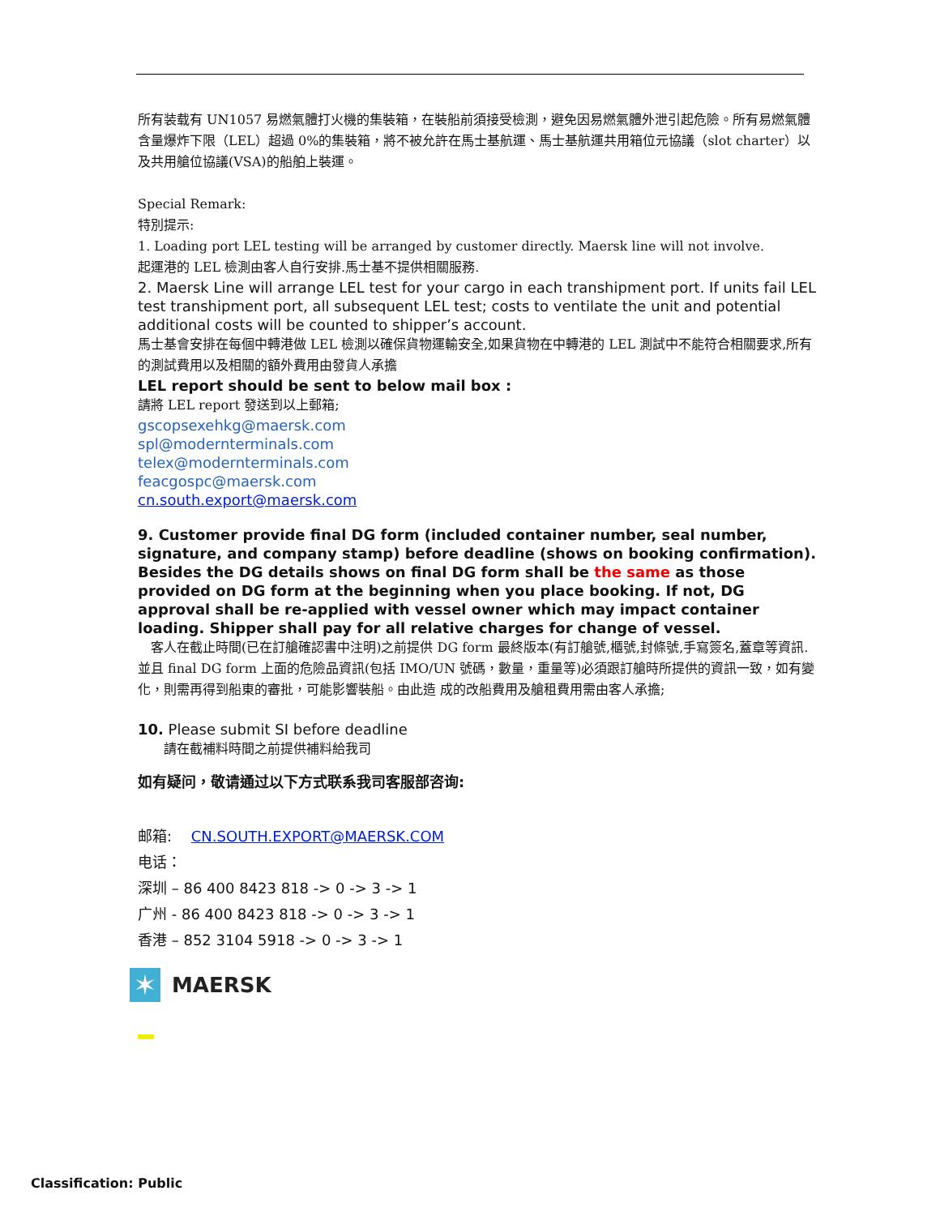所有装载有 UN1057 易燃氣體打火機的集裝箱，在裝船前須接受檢測，避免因易燃氣體外泄引起危險。所有易燃氣體含量爆炸下限（LEL）超過 0%的集裝箱，將不被允許在馬士基航運、馬士基航運共用箱位元協議（slot charter）以及共用艙位協議(VSA)的船舶上裝運。
Special Remark:
特別提示:
1. Loading port LEL testing will be arranged by customer directly. Maersk line will not involve.
起運港的 LEL 檢測由客人自行安排.馬士基不提供相關服務.
2. Maersk Line will arrange LEL test for your cargo in each transhipment port. If units fail LEL test transhipment port, all subsequent LEL test; costs to ventilate the unit and potential additional costs will be counted to shipper’s account.
馬士基會安排在每個中轉港做 LEL 檢測以確保貨物運輸安全,如果貨物在中轉港的 LEL 測試中不能符合相關要求,所有的測試費用以及相關的額外費用由發貨人承擔
LEL report should be sent to below mail box :
請將 LEL report 發送到以上郵箱;
gscopsexehkg@maersk.com
spl@modernterminals.com
telex@modernterminals.com
feacgospc@maersk.com
cn.south.export@maersk.com
9. Customer provide final DG form (included container number, seal number, signature, and company stamp) before deadline (shows on booking confirmation). Besides the DG details shows on final DG form shall be the same as those provided on DG form at the beginning when you place booking. If not, DG approval shall be re-applied with vessel owner which may impact container loading. Shipper shall pay for all relative charges for change of vessel.
　客人在截止時間(已在訂艙確認書中注明)之前提供 DG form 最終版本(有訂艙號,櫃號,封條號,手寫簽名,蓋章等資訊. 並且 final DG form 上面的危險品資訊(包括 IMO/UN 號碼，數量，重量等)必須跟訂艙時所提供的資訊一致，如有變化，則需再得到船東的審批，可能影響裝船。由此造 成的改船費用及艙租費用需由客人承擔;
10. Please submit SI before deadline
　　請在截補料時間之前提供補料給我司
如有疑问，敬请通过以下方式联系我司客服部咨询:
邮箱:　 CN.SOUTH.EXPORT@MAERSK.COM
电话：
深圳 – 86 400 8423 818 -> 0 -> 3 -> 1
广州 - 86 400 8423 818 -> 0 -> 3 -> 1
香港 – 852 3104 5918 -> 0 -> 3 -> 1
✶
MAERSK
Classification: Public